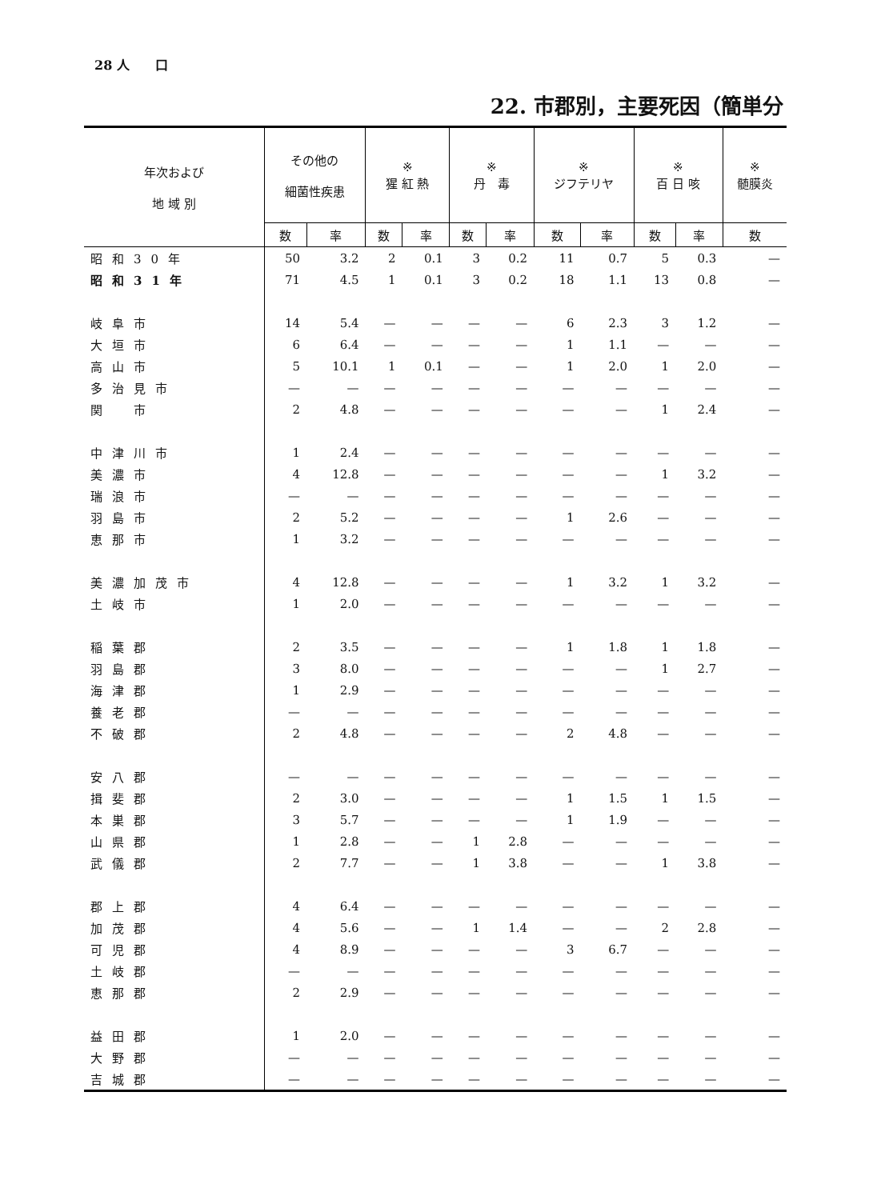28 人　　口
22. 市郡別，主要死因（簡単分
| 年次および 地 域 別 | その他の 細菌性疾患 | | ※ 猩 紅 熱 | | ※ 丹 毒 | | ※ ジフテリヤ | | ※ 百 日 咳 | | ※ 髄膜炎 |
| --- | --- | --- | --- | --- | --- | --- | --- | --- | --- | --- | --- |
| | 数 | 率 | 数 | 率 | 数 | 率 | 数 | 率 | 数 | 率 | 数 |
| 昭和30年 | 50 | 3.2 | 2 | 0.1 | 3 | 0.2 | 11 | 0.7 | 5 | 0.3 | — |
| 昭和31年 | 71 | 4.5 | 1 | 0.1 | 3 | 0.2 | 18 | 1.1 | 13 | 0.8 | — |
| 岐阜市 | 14 | 5.4 | — | — | — | — | 6 | 2.3 | 3 | 1.2 | — |
| 大垣市 | 6 | 6.4 | — | — | — | — | 1 | 1.1 | — | — | — |
| 高山市 | 5 | 10.1 | 1 | 0.1 | — | — | 1 | 2.0 | 1 | 2.0 | — |
| 多治見市 | — | — | — | — | — | — | — | — | — | — | — |
| 関 市 | 2 | 4.8 | — | — | — | — | — | — | 1 | 2.4 | — |
| 中津川市 | 1 | 2.4 | — | — | — | — | — | — | — | — | — |
| 美濃市 | 4 | 12.8 | — | — | — | — | — | — | 1 | 3.2 | — |
| 瑞浪市 | — | — | — | — | — | — | — | — | — | — | — |
| 羽島市 | 2 | 5.2 | — | — | — | — | 1 | 2.6 | — | — | — |
| 恵那市 | 1 | 3.2 | — | — | — | — | — | — | — | — | — |
| 美濃加茂市 | 4 | 12.8 | — | — | — | — | 1 | 3.2 | 1 | 3.2 | — |
| 土岐市 | 1 | 2.0 | — | — | — | — | — | — | — | — | — |
| 稲葉郡 | 2 | 3.5 | — | — | — | — | 1 | 1.8 | 1 | 1.8 | — |
| 羽島郡 | 3 | 8.0 | — | — | — | — | — | — | 1 | 2.7 | — |
| 海津郡 | 1 | 2.9 | — | — | — | — | — | — | — | — | — |
| 養老郡 | — | — | — | — | — | — | — | — | — | — | — |
| 不破郡 | 2 | 4.8 | — | — | — | — | 2 | 4.8 | — | — | — |
| 安八郡 | — | — | — | — | — | — | — | — | — | — | — |
| 揖斐郡 | 2 | 3.0 | — | — | — | — | 1 | 1.5 | 1 | 1.5 | — |
| 本巣郡 | 3 | 5.7 | — | — | — | — | 1 | 1.9 | — | — | — |
| 山県郡 | 1 | 2.8 | — | — | 1 | 2.8 | — | — | — | — | — |
| 武儀郡 | 2 | 7.7 | — | — | 1 | 3.8 | — | — | 1 | 3.8 | — |
| 郡上郡 | 4 | 6.4 | — | — | — | — | — | — | — | — | — |
| 加茂郡 | 4 | 5.6 | — | — | 1 | 1.4 | — | — | 2 | 2.8 | — |
| 可児郡 | 4 | 8.9 | — | — | — | — | 3 | 6.7 | — | — | — |
| 土岐郡 | — | — | — | — | — | — | — | — | — | — | — |
| 恵那郡 | 2 | 2.9 | — | — | — | — | — | — | — | — | — |
| 益田郡 | 1 | 2.0 | — | — | — | — | — | — | — | — | — |
| 大野郡 | — | — | — | — | — | — | — | — | — | — | — |
| 吉城郡 | — | — | — | — | — | — | — | — | — | — | — |